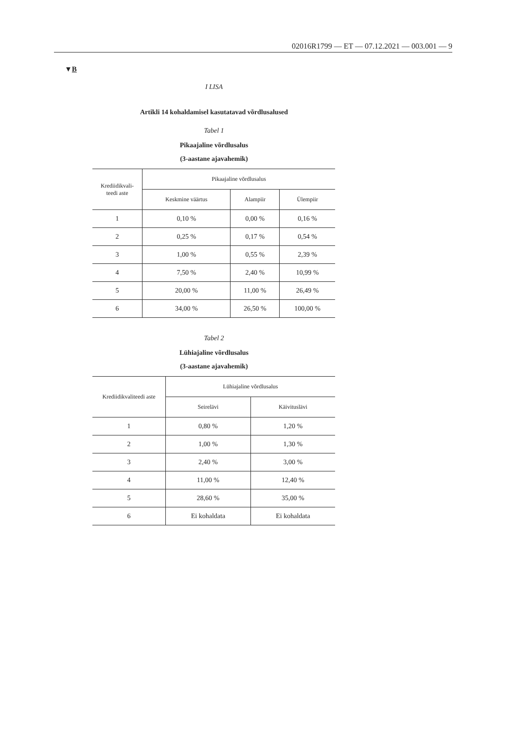02016R1799 — ET — 07.12.2021 — 003.001 — 9
▼B
I LISA
Artikli 14 kohaldamisel kasutatavad võrdlusalused
Tabel 1
Pikaajaline võrdlusalus
(3-aastane ajavahemik)
| Krediidikvali- teedi aste | Pikaajaline võrdlusalus | | |
| --- | --- | --- | --- |
| | Keskmine väärtus | Alampiir | Ülempiir |
| 1 | 0,10 % | 0,00 % | 0,16 % |
| 2 | 0,25 % | 0,17 % | 0,54 % |
| 3 | 1,00 % | 0,55 % | 2,39 % |
| 4 | 7,50 % | 2,40 % | 10,99 % |
| 5 | 20,00 % | 11,00 % | 26,49 % |
| 6 | 34,00 % | 26,50 % | 100,00 % |
Tabel 2
Lühiajaline võrdlusalus
(3-aastane ajavahemik)
| Krediidikvaliteedi aste | Lühiajaline võrdlusalus | |
| --- | --- | --- |
| | Seirelävi | Käivituslävi |
| 1 | 0,80 % | 1,20 % |
| 2 | 1,00 % | 1,30 % |
| 3 | 2,40 % | 3,00 % |
| 4 | 11,00 % | 12,40 % |
| 5 | 28,60 % | 35,00 % |
| 6 | Ei kohaldata | Ei kohaldata |